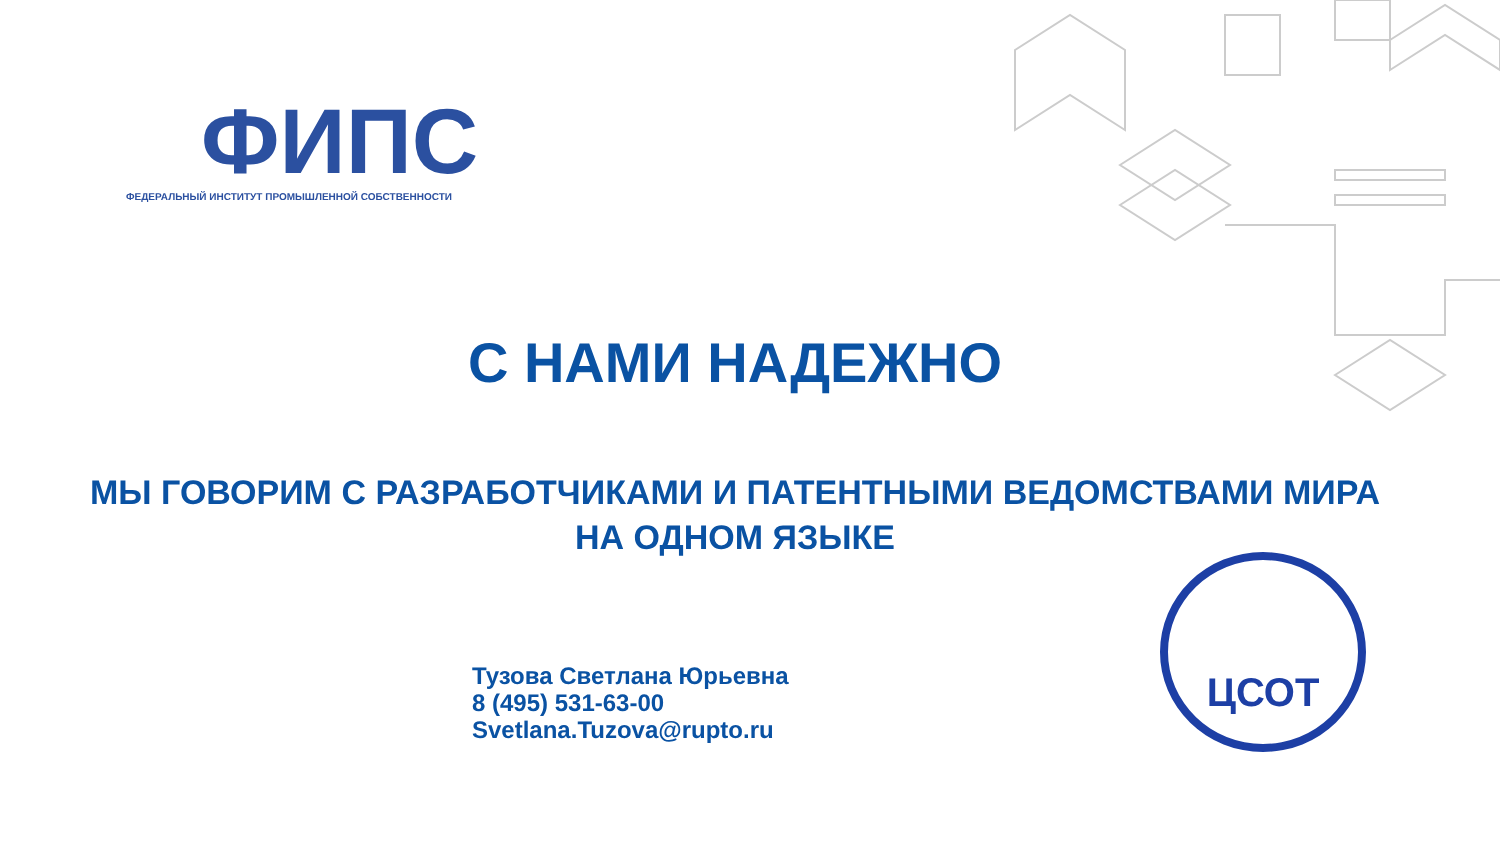ФИПС
ФЕДЕРАЛЬНЫЙ ИНСТИТУТ ПРОМЫШЛЕННОЙ СОБСТВЕННОСТИ
С НАМИ НАДЕЖНО
МЫ ГОВОРИМ С РАЗРАБОТЧИКАМИ И ПАТЕНТНЫМИ ВЕДОМСТВАМИ МИРА
НА ОДНОМ ЯЗЫКЕ
Тузова Светлана Юрьевна
8 (495) 531-63-00
Svetlana.Tuzova@rupto.ru
ЦСОТ